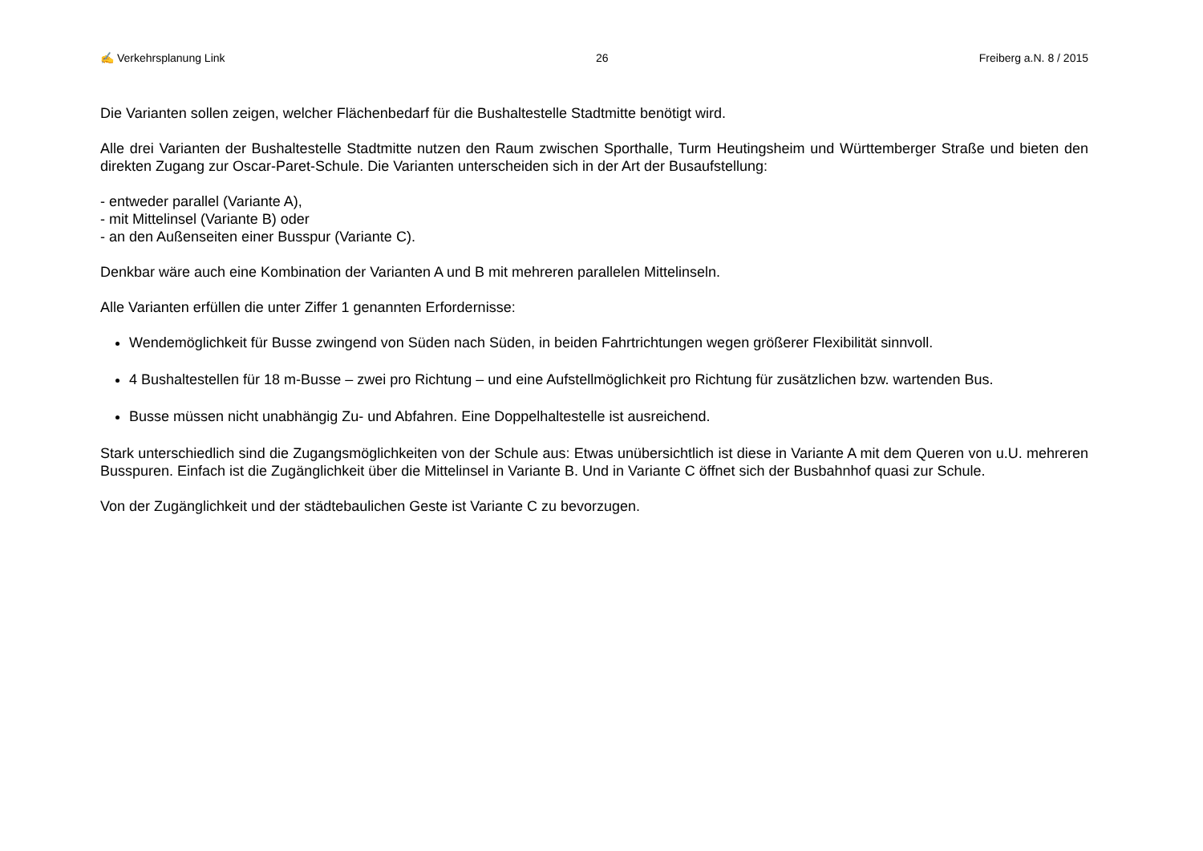✍ Verkehrsplanung Link 26 Freiberg a.N. 8 / 2015
Die Varianten sollen zeigen, welcher Flächenbedarf für die Bushaltestelle Stadtmitte benötigt wird.
Alle drei Varianten der Bushaltestelle Stadtmitte nutzen den Raum zwischen Sporthalle, Turm Heutingsheim und Württemberger Straße und bieten den direkten Zugang zur Oscar-Paret-Schule. Die Varianten unterscheiden sich in der Art der Busaufstellung:
- entweder parallel (Variante A),
- mit Mittelinsel (Variante B) oder
- an den Außenseiten einer Busspur (Variante C).
Denkbar wäre auch eine Kombination der Varianten A und B mit mehreren parallelen Mittelinseln.
Alle Varianten erfüllen die unter Ziffer 1 genannten Erfordernisse:
Wendemöglichkeit für Busse zwingend von Süden nach Süden, in beiden Fahrtrichtungen wegen größerer Flexibilität sinnvoll.
4 Bushaltestellen für 18 m-Busse – zwei pro Richtung – und eine Aufstellmöglichkeit pro Richtung für zusätzlichen bzw. wartenden Bus.
Busse müssen nicht unabhängig Zu- und Abfahren. Eine Doppelhaltestelle ist ausreichend.
Stark unterschiedlich sind die Zugangsmöglichkeiten von der Schule aus: Etwas unübersichtlich ist diese in Variante A mit dem Queren von u.U. mehreren Busspuren. Einfach ist die Zugänglichkeit über die Mittelinsel in Variante B. Und in Variante C öffnet sich der Busbahnhof quasi zur Schule.
Von der Zugänglichkeit und der städtebaulichen Geste ist Variante C zu bevorzugen.